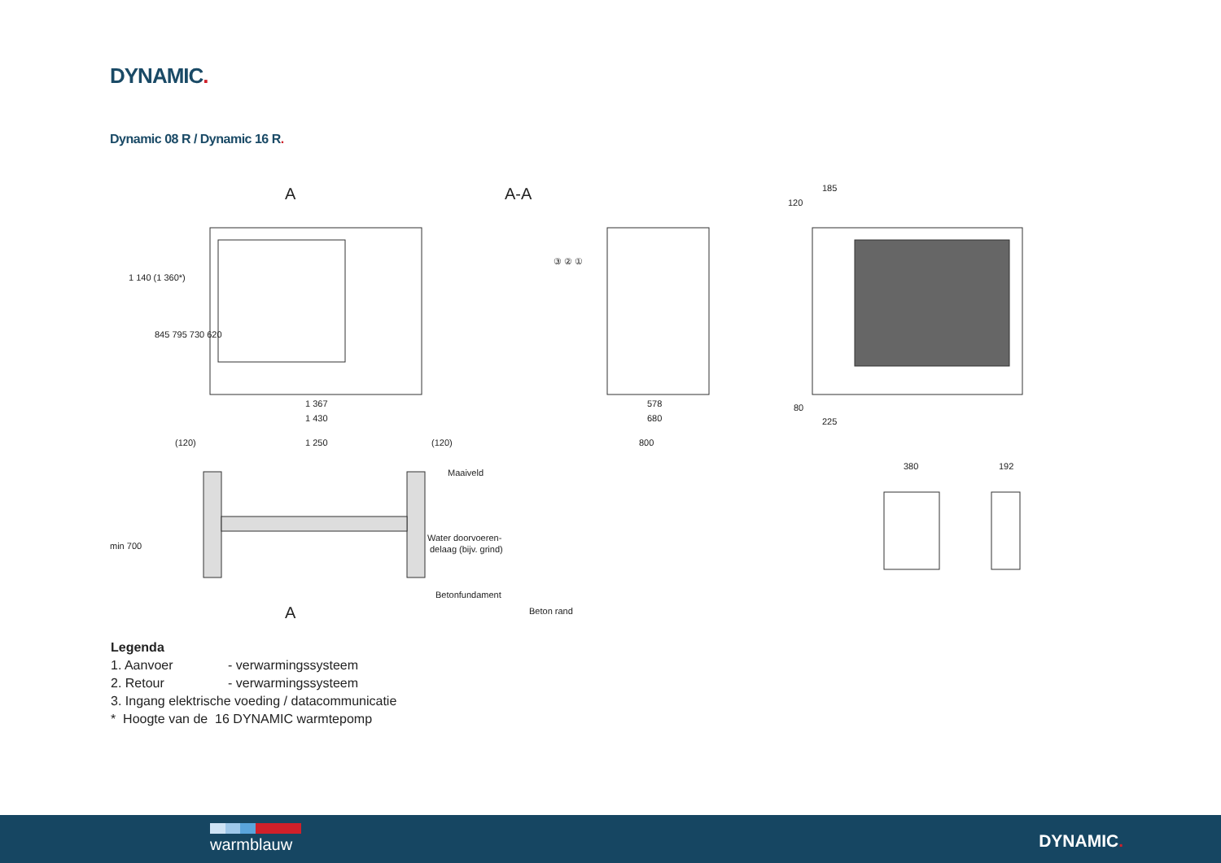DYNAMIC.
Dynamic 08 R / Dynamic 16 R.
A
A-A
A
1 367
1 430
1 250
578
680
800
185
120
80
225
380
192
Maaiveld
Water doorvoeren-
delaag (bijv. grind)
Betonfundament
Beton rand
(120)
(120)
1 140 (1 360*)
845 795 730 620
min 700
③ ② ①
Legenda
| 1. Aanvoer | - verwarmingssysteem |
| 2. Retour | - verwarmingssysteem |
| 3. Ingang elektrische voeding / datacommunicatie | |
| * Hoogte van de 16 DYNAMIC warmtepomp | |
warmblauw DYNAMIC.